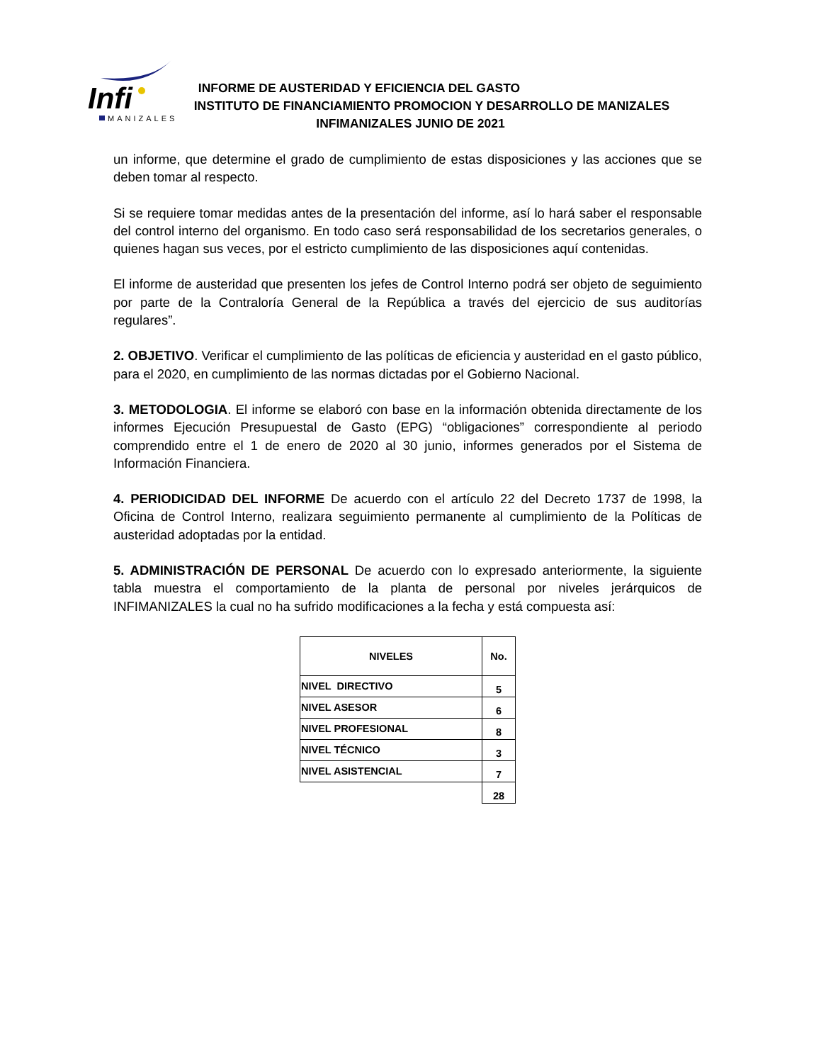Infi
MANIZALES
INFORME DE AUSTERIDAD Y EFICIENCIA DEL GASTO
INSTITUTO DE FINANCIAMIENTO PROMOCION Y DESARROLLO DE MANIZALES
INFIMANIZALES JUNIO DE 2021
un informe, que determine el grado de cumplimiento de estas disposiciones y las acciones que se deben tomar al respecto.
Si se requiere tomar medidas antes de la presentación del informe, así lo hará saber el responsable del control interno del organismo. En todo caso será responsabilidad de los secretarios generales, o quienes hagan sus veces, por el estricto cumplimiento de las disposiciones aquí contenidas.
El informe de austeridad que presenten los jefes de Control Interno podrá ser objeto de seguimiento por parte de la Contraloría General de la República a través del ejercicio de sus auditorías regulares”.
2. OBJETIVO. Verificar el cumplimiento de las políticas de eficiencia y austeridad en el gasto público, para el 2020, en cumplimiento de las normas dictadas por el Gobierno Nacional.
3. METODOLOGIA. El informe se elaboró con base en la información obtenida directamente de los informes Ejecución Presupuestal de Gasto (EPG) “obligaciones” correspondiente al periodo comprendido entre el 1 de enero de 2020 al 30 junio, informes generados por el Sistema de Información Financiera.
4. PERIODICIDAD DEL INFORME De acuerdo con el artículo 22 del Decreto 1737 de 1998, la Oficina de Control Interno, realizara seguimiento permanente al cumplimiento de la Políticas de austeridad adoptadas por la entidad.
5. ADMINISTRACIÓN DE PERSONAL De acuerdo con lo expresado anteriormente, la siguiente tabla muestra el comportamiento de la planta de personal por niveles jerárquicos de INFIMANIZALES la cual no ha sufrido modificaciones a la fecha y está compuesta así:
| NIVELES | No. |
| --- | --- |
| NIVEL DIRECTIVO | 5 |
| NIVEL ASESOR | 6 |
| NIVEL PROFESIONAL | 8 |
| NIVEL TÉCNICO | 3 |
| NIVEL ASISTENCIAL | 7 |
| | 28 |